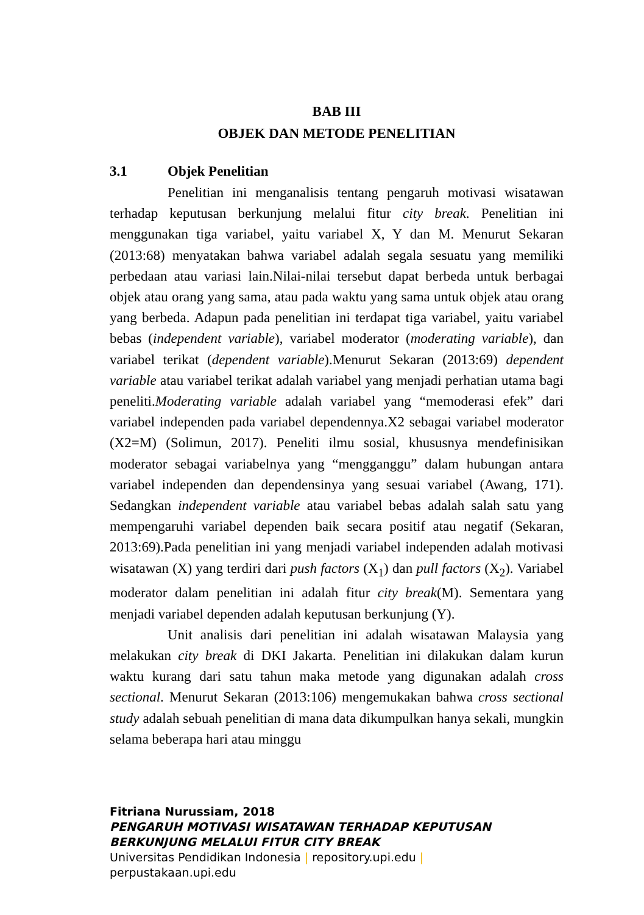BAB III
OBJEK DAN METODE PENELITIAN
3.1 Objek Penelitian
Penelitian ini menganalisis tentang pengaruh motivasi wisatawan terhadap keputusan berkunjung melalui fitur city break. Penelitian ini menggunakan tiga variabel, yaitu variabel X, Y dan M. Menurut Sekaran (2013:68) menyatakan bahwa variabel adalah segala sesuatu yang memiliki perbedaan atau variasi lain.Nilai-nilai tersebut dapat berbeda untuk berbagai objek atau orang yang sama, atau pada waktu yang sama untuk objek atau orang yang berbeda. Adapun pada penelitian ini terdapat tiga variabel, yaitu variabel bebas (independent variable), variabel moderator (moderating variable), dan variabel terikat (dependent variable).Menurut Sekaran (2013:69) dependent variable atau variabel terikat adalah variabel yang menjadi perhatian utama bagi peneliti.Moderating variable adalah variabel yang “memoderasi efek” dari variabel independen pada variabel dependennya.X2 sebagai variabel moderator (X2=M) (Solimun, 2017). Peneliti ilmu sosial, khususnya mendefinisikan moderator sebagai variabelnya yang “mengganggu” dalam hubungan antara variabel independen dan dependensinya yang sesuai variabel (Awang, 171). Sedangkan independent variable atau variabel bebas adalah salah satu yang mempengaruhi variabel dependen baik secara positif atau negatif (Sekaran, 2013:69).Pada penelitian ini yang menjadi variabel independen adalah motivasi wisatawan (X) yang terdiri dari push factors (X<sub>1</sub>) dan pull factors (X<sub>2</sub>). Variabel moderator dalam penelitian ini adalah fitur city break(M). Sementara yang menjadi variabel dependen adalah keputusan berkunjung (Y).
Unit analisis dari penelitian ini adalah wisatawan Malaysia yang melakukan city break di DKI Jakarta. Penelitian ini dilakukan dalam kurun waktu kurang dari satu tahun maka metode yang digunakan adalah cross sectional. Menurut Sekaran (2013:106) mengemukakan bahwa cross sectional study adalah sebuah penelitian di mana data dikumpulkan hanya sekali, mungkin selama beberapa hari atau minggu
Fitriana Nurussiam, 2018
PENGARUH MOTIVASI WISATAWAN TERHADAP KEPUTUSAN
BERKUNJUNG MELALUI FITUR CITY BREAK
Universitas Pendidikan Indonesia | repository.upi.edu |
perpustakaan.upi.edu